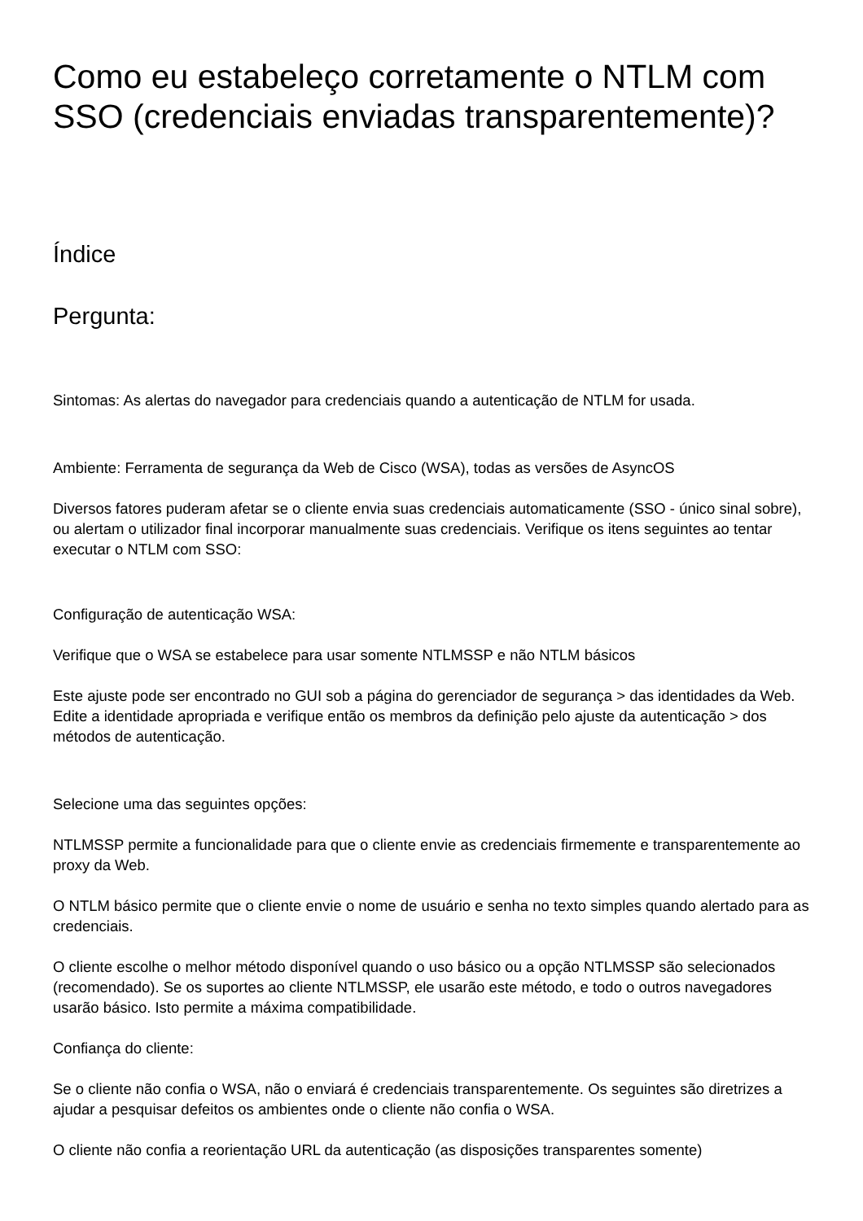Como eu estabeleço corretamente o NTLM com SSO (credenciais enviadas transparentemente)?
Índice
Pergunta:
Sintomas: As alertas do navegador para credenciais quando a autenticação de NTLM for usada.
Ambiente: Ferramenta de segurança da Web de Cisco (WSA), todas as versões de AsyncOS
Diversos fatores puderam afetar se o cliente envia suas credenciais automaticamente (SSO - único sinal sobre), ou alertam o utilizador final incorporar manualmente suas credenciais. Verifique os itens seguintes ao tentar executar o NTLM com SSO:
Configuração de autenticação WSA:
Verifique que o WSA se estabelece para usar somente NTLMSSP e não NTLM básicos
Este ajuste pode ser encontrado no GUI sob a página do gerenciador de segurança > das identidades da Web. Edite a identidade apropriada e verifique então os membros da definição pelo ajuste da autenticação > dos métodos de autenticação.
Selecione uma das seguintes opções:
NTLMSSP permite a funcionalidade para que o cliente envie as credenciais firmemente e transparentemente ao proxy da Web.
O NTLM básico permite que o cliente envie o nome de usuário e senha no texto simples quando alertado para as credenciais.
O cliente escolhe o melhor método disponível quando o uso básico ou a opção NTLMSSP são selecionados (recomendado). Se os suportes ao cliente NTLMSSP, ele usarão este método, e todo o outros navegadores usarão básico. Isto permite a máxima compatibilidade.
Confiança do cliente:
Se o cliente não confia o WSA, não o enviará é credenciais transparentemente. Os seguintes são diretrizes a ajudar a pesquisar defeitos os ambientes onde o cliente não confia o WSA.
O cliente não confia a reorientação URL da autenticação (as disposições transparentes somente)